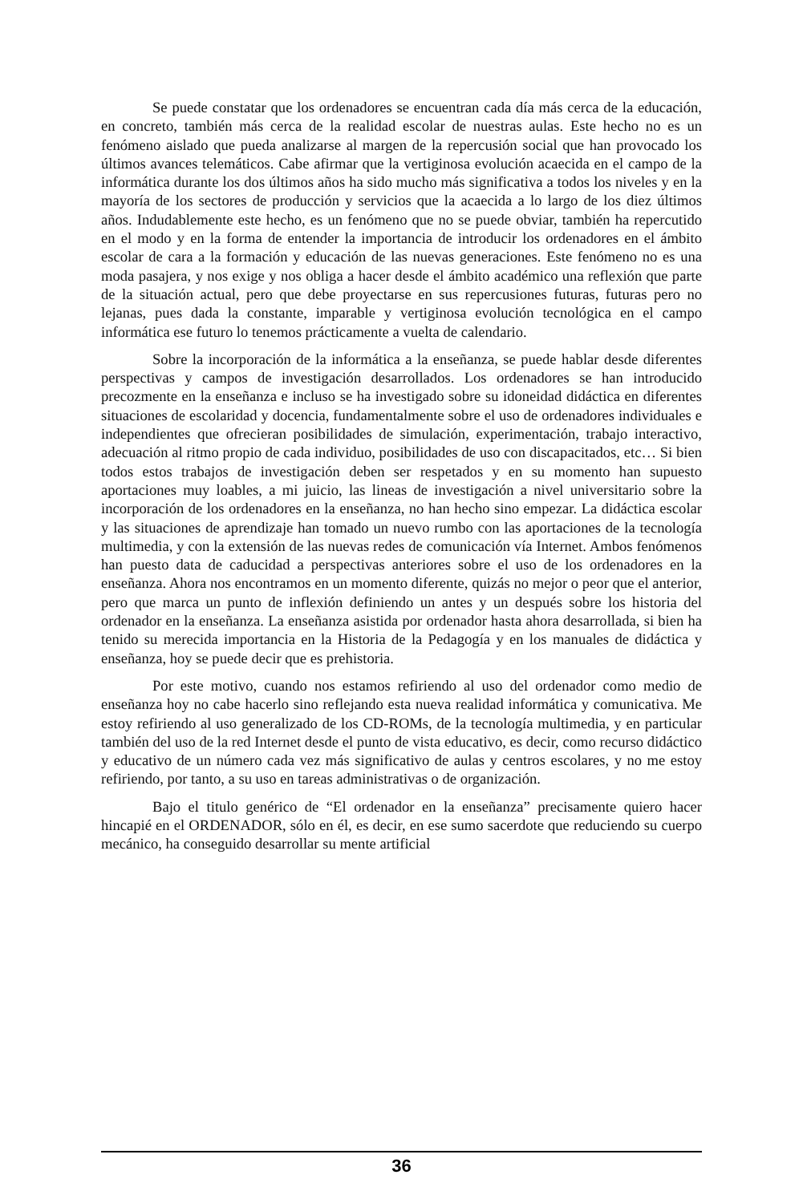Se puede constatar que los ordenadores se encuentran cada día más cerca de la educación, en concreto, también más cerca de la realidad escolar de nuestras aulas. Este hecho no es un fenómeno aislado que pueda analizarse al margen de la repercusión social que han provocado los últimos avances telemáticos. Cabe afirmar que la vertiginosa evolución acaecida en el campo de la informática durante los dos últimos años ha sido mucho más significativa a todos los niveles y en la mayoría de los sectores de producción y servicios que la acaecida a lo largo de los diez últimos años. Indudablemente este hecho, es un fenómeno que no se puede obviar, también ha repercutido en el modo y en la forma de entender la importancia de introducir los ordenadores en el ámbito escolar de cara a la formación y educación de las nuevas generaciones. Este fenómeno no es una moda pasajera, y nos exige y nos obliga a hacer desde el ámbito académico una reflexión que parte de la situación actual, pero que debe proyectarse en sus repercusiones futuras, futuras pero no lejanas, pues dada la constante, imparable y vertiginosa evolución tecnológica en el campo informática ese futuro lo tenemos prácticamente a vuelta de calendario.
Sobre la incorporación de la informática a la enseñanza, se puede hablar desde diferentes perspectivas y campos de investigación desarrollados. Los ordenadores se han introducido precozmente en la enseñanza e incluso se ha investigado sobre su idoneidad didáctica en diferentes situaciones de escolaridad y docencia, fundamentalmente sobre el uso de ordenadores individuales e independientes que ofrecieran posibilidades de simulación, experimentación, trabajo interactivo, adecuación al ritmo propio de cada individuo, posibilidades de uso con discapacitados, etc… Si bien todos estos trabajos de investigación deben ser respetados y en su momento han supuesto aportaciones muy loables, a mi juicio, las lineas de investigación a nivel universitario sobre la incorporación de los ordenadores en la enseñanza, no han hecho sino empezar. La didáctica escolar y las situaciones de aprendizaje han tomado un nuevo rumbo con las aportaciones de la tecnología multimedia, y con la extensión de las nuevas redes de comunicación vía Internet. Ambos fenómenos han puesto data de caducidad a perspectivas anteriores sobre el uso de los ordenadores en la enseñanza. Ahora nos encontramos en un momento diferente, quizás no mejor o peor que el anterior, pero que marca un punto de inflexión definiendo un antes y un después sobre los historia del ordenador en la enseñanza. La enseñanza asistida por ordenador hasta ahora desarrollada, si bien ha tenido su merecida importancia en la Historia de la Pedagogía y en los manuales de didáctica y enseñanza, hoy se puede decir que es prehistoria.
Por este motivo, cuando nos estamos refiriendo al uso del ordenador como medio de enseñanza hoy no cabe hacerlo sino reflejando esta nueva realidad informática y comunicativa. Me estoy refiriendo al uso generalizado de los CD-ROMs, de la tecnología multimedia, y en particular también del uso de la red Internet desde el punto de vista educativo, es decir, como recurso didáctico y educativo de un número cada vez más significativo de aulas y centros escolares, y no me estoy refiriendo, por tanto, a su uso en tareas administrativas o de organización.
Bajo el titulo genérico de “El ordenador en la enseñanza” precisamente quiero hacer hincapié en el ORDENADOR, sólo en él, es decir, en ese sumo sacerdote que reduciendo su cuerpo mecánico, ha conseguido desarrollar su mente artificial
36